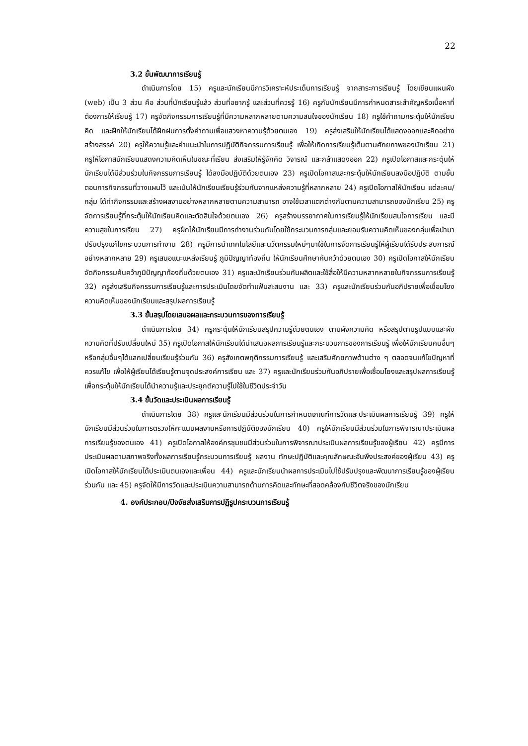22
3.2 ขั้นพัฒนาการเรียนรู้
ดำเนินการโดย 15) ครูและนักเรียนมีการวิเคราะห์ประเด็นการเรียนรู้ จากสาระการเรียนรู้ โดยเขียนแผนผัง (web) เป็น 3 ส่วน คือ ส่วนที่นักเรียนรู้แล้ว ส่วนที่อยากรู้ และส่วนที่ควรรู้ 16) ครูกับนักเรียนมีการกำหนดสาระสำคัญหรือเนื้อหาที่ต้องการให้เรียนรู้ 17) ครูจัดกิจกรรมการเรียนรู้ที่มีความหลากหลายตามความสนใจของนักเรียน 18) ครูใช้คำถามกระตุ้นให้นักเรียนคิด และฝึกให้นักเรียนได้ฝึกฝนการตั้งคำถามเพื่อแสวงหาความรู้ด้วยตนเอง 19) ครูส่งเสริมให้นักเรียนได้แสดงออกและคิดอย่างสร้างสรรค์ 20) ครูให้ความรู้และคำแนะนำในการปฏิบัติกิจกรรมการเรียนรู้ เพื่อให้เกิดการเรียนรู้เต็มตามศักยภาพของนักเรียน 21) ครูให้โอกาสนักเรียนแสดงความคิดเห็นในขณะที่เรียน ส่งเสริมให้รู้จักคิด วิจารณ์ และกล้าแสดงออก 22) ครูเปิดโอกาสและกระตุ้นให้นักเรียนได้มีส่วนร่วมในกิจกรรมการเรียนรู้ ได้ลงมือปฏิบัติด้วยตนเอง 23) ครูเปิดโอกาสและกระตุ้นให้นักเรียนลงมือปฏิบัติ ตามขั้นตอนการกิจกรรมที่วางแผนไว้ และเน้นให้นักเรียนเรียนรู้ร่วมกันจากแหล่งความรู้ที่หลากหลาย 24) ครูเปิดโอกาสให้นักเรียน แต่ละคน/กลุ่ม ได้ทำกิจกรรมและสร้างผลงานอย่างหลากหลายตามความสามารถ อาจใช้เวลาแตกต่างกันตามความสามารถของนักเรียน 25) ครูจัดการเรียนรู้ที่กระตุ้นให้นักเรียนคิดและตัดสินใจด้วยตนเอง 26) ครูสร้างบรรยากาศในการเรียนรู้ให้นักเรียนสนใจการเรียน และมีความสุขในการเรียน 27) ครูฝึกให้นักเรียนมีการทำงานร่วมกันโดยใช้กระบวนการกลุ่มและยอมรับความคิดเห็นของกลุ่มเพื่อนำมาปรับปรุงแก้ไขกระบวนการทำงาน 28) ครูมีการนำเทคโนโลยีและนวัตกรรมใหม่ๆมาใช้ในการจัดการเรียนรู้ให้ผู้เรียนได้รับประสบการณ์อย่างหลากหลาย 29) ครูเสนอแนะแหล่งเรียนรู้ ภูมิปัญญาท้องถิ่น ให้นักเรียนศึกษาค้นคว้าด้วยตนเอง 30) ครูเปิดโอกาสให้นักเรียนจัดกิจกรรมค้นคว้าภูมิปัญญาท้องถิ่นด้วยตนเอง 31) ครูและนักเรียนร่วมกันผลิตและใช้สื่อให้มีความหลากหลายในกิจกรรมการเรียนรู้ 32) ครูส่งเสริมกิจกรรมการเรียนรู้และการประเมินโดยจัดทำแฟ้มสะสมงาน และ 33) ครูและนักเรียนร่วมกันอภิปรายเพื่อเชื่อมโยงความคิดเห็นของนักเรียนและสรุปผลการเรียนรู้
3.3 ขั้นสรุปโดยเสนอผลและกระบวนการของการเรียนรู้
ดำเนินการโดย 34) ครูกระตุ้นให้นักเรียนสรุปความรู้ด้วยตนเอง ตามผังความคิด หรือสรุปตามรูปแบบและผังความคิดที่ปรับเปลี่ยนใหม่ 35) ครูเปิดโอกาสให้นักเรียนได้นำเสนอผลการเรียนรู้และกระบวนการของการเรียนรู้ เพื่อให้นักเรียนคนอื่นๆหรือกลุ่มอื่นๆได้แลกเปลี่ยนเรียนรู้ร่วมกัน 36) ครูสังเกตพฤติกรรมการเรียนรู้ และเสริมศักยภาพด้านต่าง ๆ ตลอดจนแก้ไขปัญหาที่ควรแก้ไข เพื่อให้ผู้เรียนได้เรียนรู้ตามจุดประสงค์การเรียน และ 37) ครูและนักเรียนร่วมกันอภิปรายเพื่อเชื่อมโยงและสรุปผลการเรียนรู้เพื่อกระตุ้นให้นักเรียนได้นำความรู้และประยุกต์ความรู้ไปใช้ในชีวิตประจำวัน
3.4 ขั้นวัดและประเมินผลการเรียนรู้
ดำเนินการโดย 38) ครูและนักเรียนมีส่วนร่วมในการกำหนดเกณฑ์การวัดและประเมินผลการเรียนรู้ 39) ครูให้นักเรียนมีส่วนร่วมในการตรวจให้คะแนนผลงานหรือการปฏิบัติของนักเรียน 40) ครูให้นักเรียนมีส่วนร่วมในการพิจารณาประเมินผลการเรียนรู้ของตนเอง 41) ครูเปิดโอกาสให้องค์กรชุมชนมีส่วนร่วมในการพิจารณาประเมินผลการเรียนรู้ของผู้เรียน 42) ครูมีการประเมินผลตามสภาพจริงทั้งผลการเรียนรู้กระบวนการเรียนรู้ ผลงาน ทักษะปฏิบัติและคุณลักษณะอันพึงประสงค์ของผู้เรียน 43) ครูเปิดโอกาสให้นักเรียนได้ประเมินตนเองและเพื่อน 44) ครูและนักเรียนนำผลการประเมินไปใช้ปรับปรุงและพัฒนาการเรียนรู้ของผู้เรียนร่วมกัน และ 45) ครูจัดให้มีการวัดและประเมินความสามารถด้านการคิดและทักษะที่สอดคล้องกับชีวิตจริงของนักเรียน
4. องค์ประกอบ/ปัจจัยส่งเสริมการปฏิรูปกระบวนการเรียนรู้